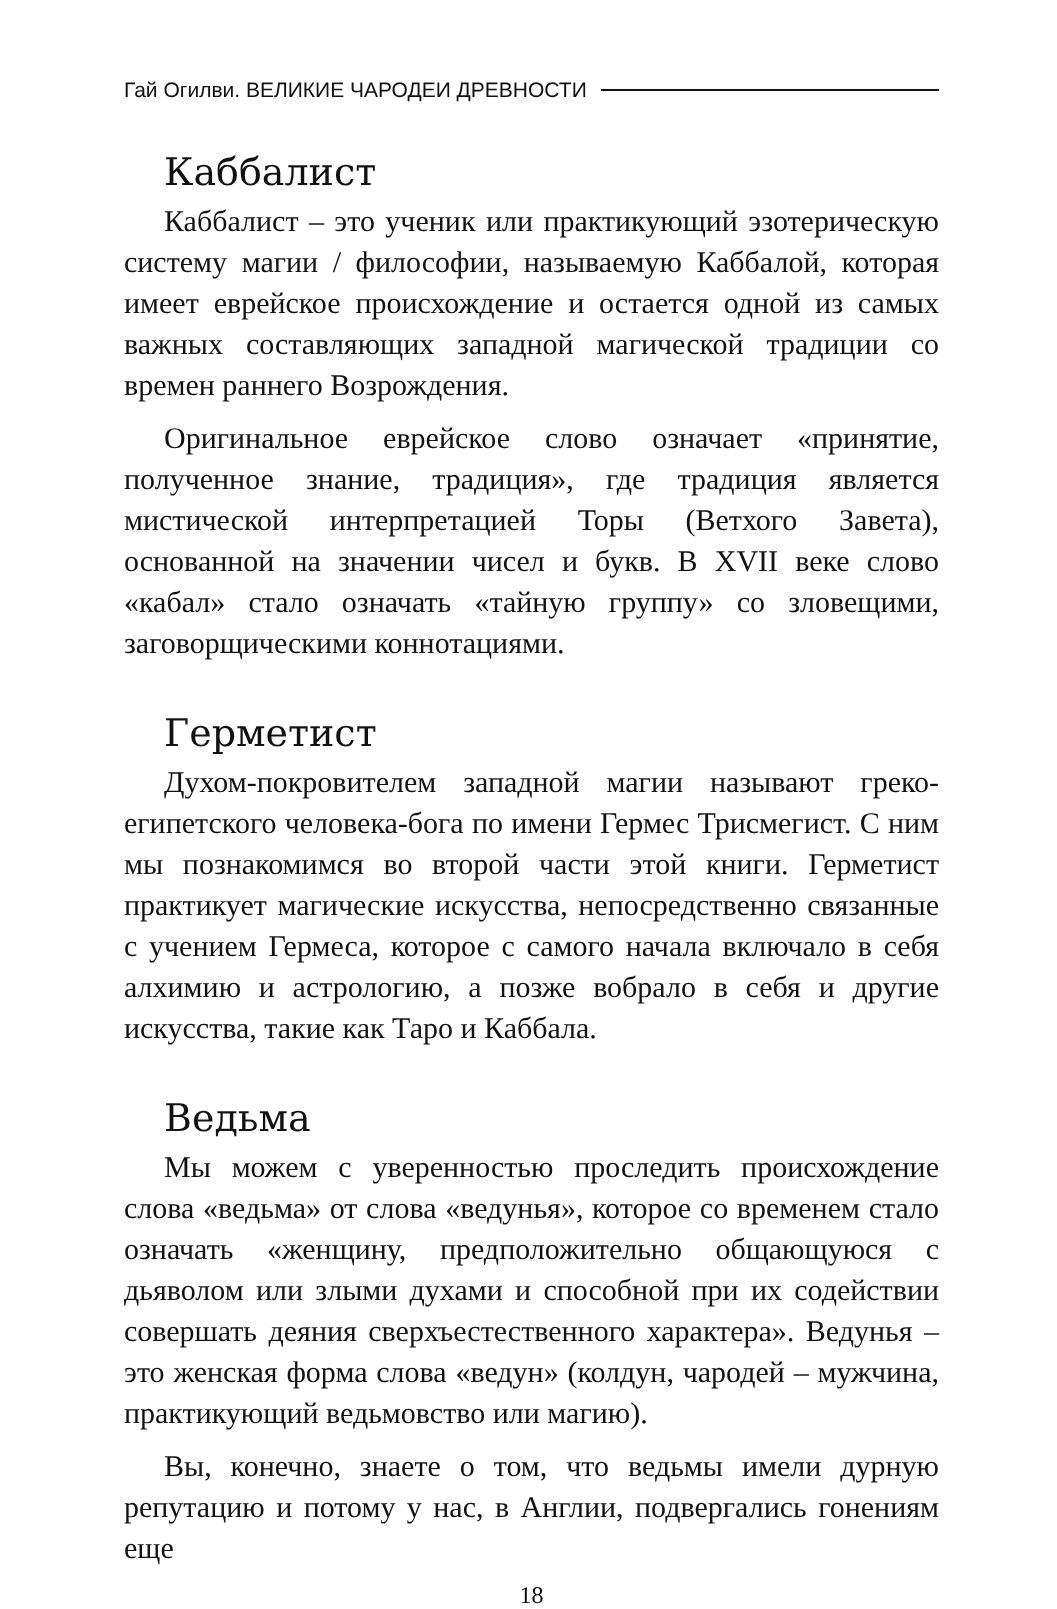Гай Огилви. ВЕЛИКИЕ ЧАРОДЕИ ДРЕВНОСТИ
Каббалист
Каббалист – это ученик или практикующий эзотерическую систему магии / философии, называемую Каббалой, которая имеет еврейское происхождение и остается одной из самых важных составляющих западной магической традиции со времен раннего Возрождения.
Оригинальное еврейское слово означает «принятие, полученное знание, традиция», где традиция является мистической интерпретацией Торы (Ветхого Завета), основанной на значении чисел и букв. В XVII веке слово «кабал» стало означать «тайную группу» со зловещими, заговорщическими коннотациями.
Герметист
Духом-покровителем западной магии называют греко-египетского человека-бога по имени Гермес Трисмегист. С ним мы познакомимся во второй части этой книги. Герметист практикует магические искусства, непосредственно связанные с учением Гермеса, которое с самого начала включало в себя алхимию и астрологию, а позже вобрало в себя и другие искусства, такие как Таро и Каббала.
Ведьма
Мы можем с уверенностью проследить происхождение слова «ведьма» от слова «ведунья», которое со временем стало означать «женщину, предположительно общающуюся с дьяволом или злыми духами и способной при их содействии совершать деяния сверхъестественного характера». Ведунья – это женская форма слова «ведун» (колдун, чародей – мужчина, практикующий ведьмовство или магию).
Вы, конечно, знаете о том, что ведьмы имели дурную репутацию и потому у нас, в Англии, подвергались гонениям еще
18